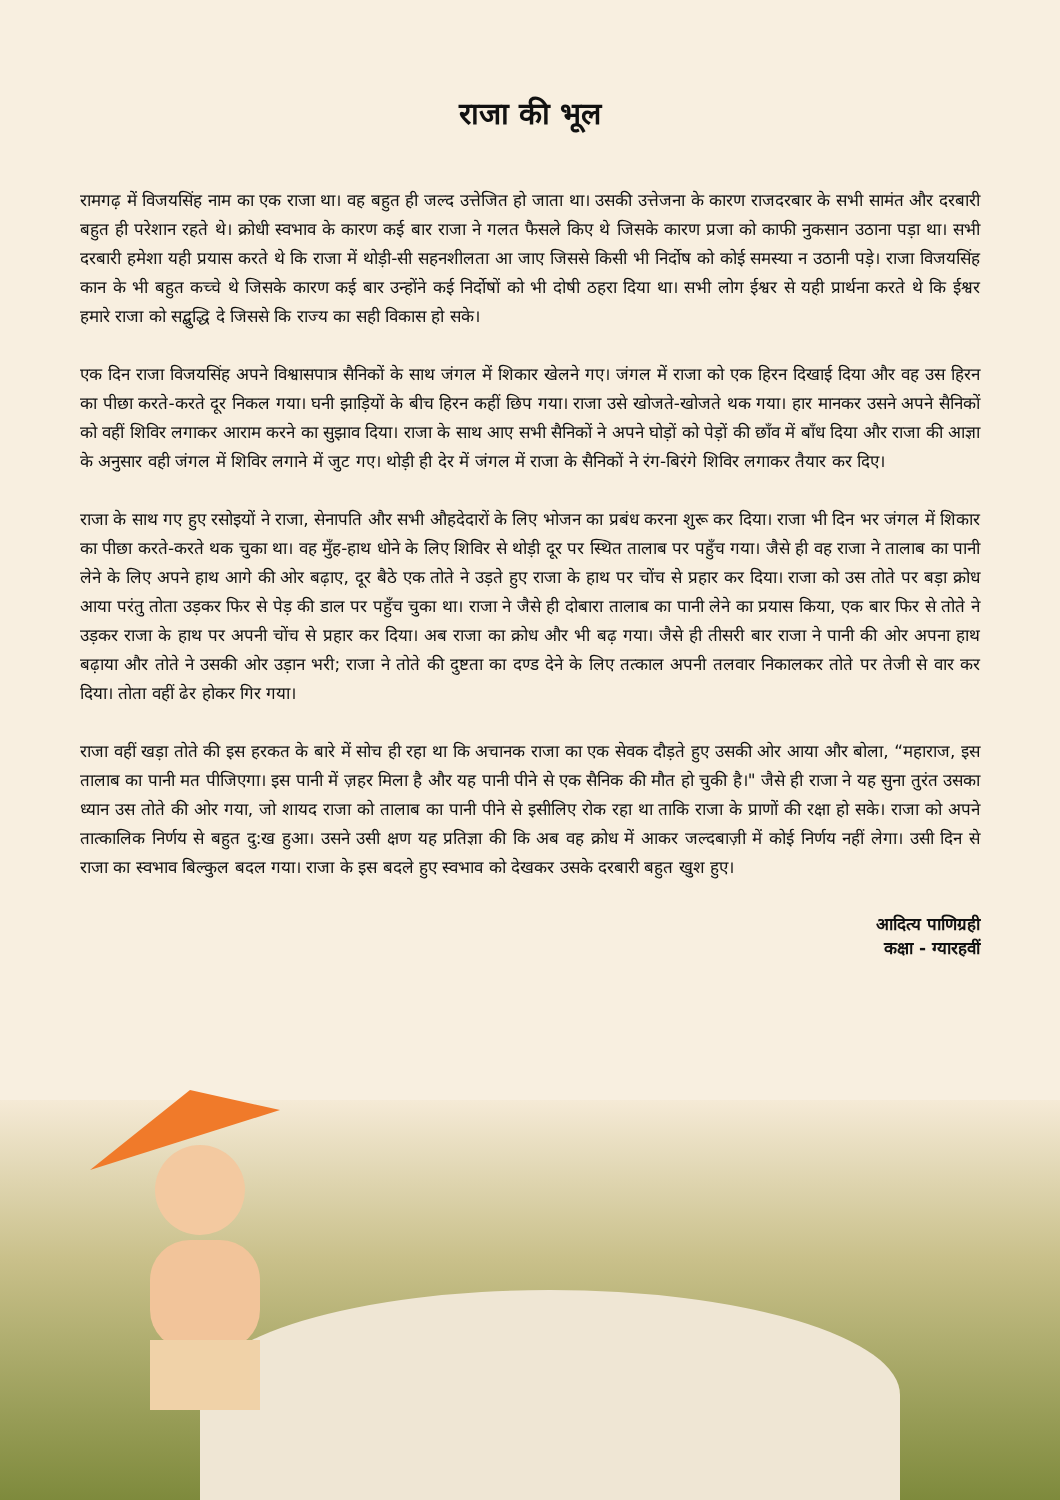राजा की भूल
रामगढ़ में विजयसिंह नाम का एक राजा था। वह बहुत ही जल्द उत्तेजित हो जाता था। उसकी उत्तेजना के कारण राजदरबार के सभी सामंत और दरबारी बहुत ही परेशान रहते थे। क्रोधी स्वभाव के कारण कई बार राजा ने गलत फैसले किए थे जिसके कारण प्रजा को काफी नुकसान उठाना पड़ा था। सभी दरबारी हमेशा यही प्रयास करते थे कि राजा में थोड़ी-सी सहनशीलता आ जाए जिससे किसी भी निर्दोष को कोई समस्या न उठानी पड़े। राजा विजयसिंह कान के भी बहुत कच्चे थे जिसके कारण कई बार उन्होंने कई निर्दोषों को भी दोषी ठहरा दिया था। सभी लोग ईश्वर से यही प्रार्थना करते थे कि ईश्वर हमारे राजा को सद्बुद्धि दे जिससे कि राज्य का सही विकास हो सके।
एक दिन राजा विजयसिंह अपने विश्वासपात्र सैनिकों के साथ जंगल में शिकार खेलने गए। जंगल में राजा को एक हिरन दिखाई दिया और वह उस हिरन का पीछा करते-करते दूर निकल गया। घनी झाड़ियों के बीच हिरन कहीं छिप गया। राजा उसे खोजते-खोजते थक गया। हार मानकर उसने अपने सैनिकों को वहीं शिविर लगाकर आराम करने का सुझाव दिया। राजा के साथ आए सभी सैनिकों ने अपने घोड़ों को पेड़ों की छाँव में बाँध दिया और राजा की आज्ञा के अनुसार वही जंगल में शिविर लगाने में जुट गए। थोड़ी ही देर में जंगल में राजा के सैनिकों ने रंग-बिरंगे शिविर लगाकर तैयार कर दिए।
राजा के साथ गए हुए रसोइयों ने राजा, सेनापति और सभी औहदेदारों के लिए भोजन का प्रबंध करना शुरू कर दिया। राजा भी दिन भर जंगल में शिकार का पीछा करते-करते थक चुका था। वह मुँह-हाथ धोने के लिए शिविर से थोड़ी दूर पर स्थित तालाब पर पहुँच गया। जैसे ही वह राजा ने तालाब का पानी लेने के लिए अपने हाथ आगे की ओर बढ़ाए, दूर बैठे एक तोते ने उड़ते हुए राजा के हाथ पर चोंच से प्रहार कर दिया। राजा को उस तोते पर बड़ा क्रोध आया परंतु तोता उड़कर फिर से पेड़ की डाल पर पहुँच चुका था। राजा ने जैसे ही दोबारा तालाब का पानी लेने का प्रयास किया, एक बार फिर से तोते ने उड़कर राजा के हाथ पर अपनी चोंच से प्रहार कर दिया। अब राजा का क्रोध और भी बढ़ गया। जैसे ही तीसरी बार राजा ने पानी की ओर अपना हाथ बढ़ाया और तोते ने उसकी ओर उड़ान भरी; राजा ने तोते की दुष्टता का दण्ड देने के लिए तत्काल अपनी तलवार निकालकर तोते पर तेजी से वार कर दिया। तोता वहीं ढेर होकर गिर गया।
राजा वहीं खड़ा तोते की इस हरकत के बारे में सोच ही रहा था कि अचानक राजा का एक सेवक दौड़ते हुए उसकी ओर आया और बोला, “महाराज, इस तालाब का पानी मत पीजिएगा। इस पानी में ज़हर मिला है और यह पानी पीने से एक सैनिक की मौत हो चुकी है।" जैसे ही राजा ने यह सुना तुरंत उसका ध्यान उस तोते की ओर गया, जो शायद राजा को तालाब का पानी पीने से इसीलिए रोक रहा था ताकि राजा के प्राणों की रक्षा हो सके। राजा को अपने तात्कालिक निर्णय से बहुत दु:ख हुआ। उसने उसी क्षण यह प्रतिज्ञा की कि अब वह क्रोध में आकर जल्दबाज़ी में कोई निर्णय नहीं लेगा। उसी दिन से राजा का स्वभाव बिल्कुल बदल गया। राजा के इस बदले हुए स्वभाव को देखकर उसके दरबारी बहुत खुश हुए।
आदित्य पाणिग्रही
कक्षा - ग्यारहवीं